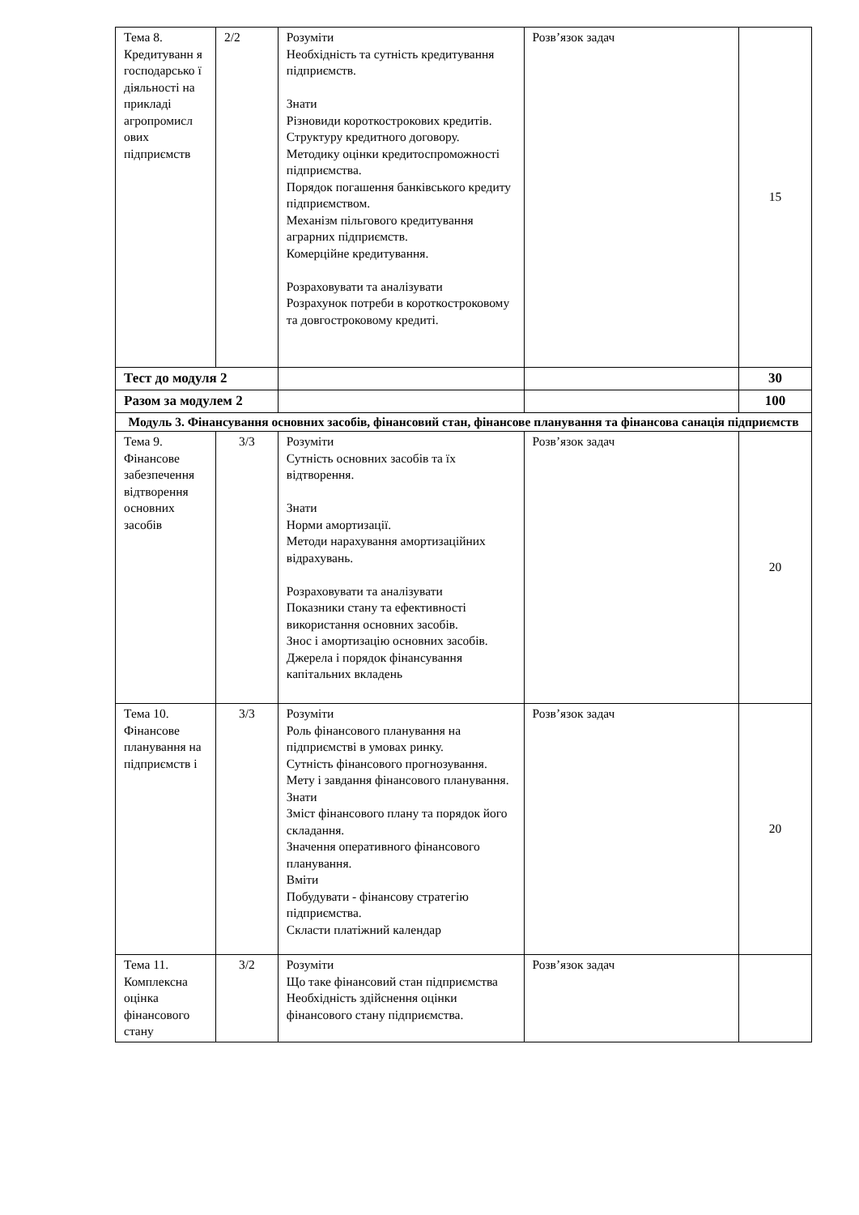| Тема 8. Кредитуванн я господарсько ї діяльності на прикладі агропромисл ових підприємств | 2/2 | Розуміти Необхідність та сутність кредитування підприємств. Знати Різновиди короткострокових кредитів. Структуру кредитного договору. Методику оцінки кредитоспроможності підприємства. Порядок погашення банківського кредиту підприємством. Механізм пільгового кредитування аграрних підприємств. Комерційне кредитування. Розраховувати та аналізувати Розрахунок потреби в короткостроковому та довгостроковому кредиті. | Розв’язок задач | 15 |
| Тест до модуля 2 | | | | 30 |
| Разом за модулем 2 | | | | 100 |
| Модуль 3. Фінансування основних засобів, фінансовий стан, фінансове планування та фінансова санація підприємств | | | | |
| Тема 9. Фінансове забезпечення відтворення основних засобів | 3/3 | Розуміти Сутність основних засобів та їх відтворення. Знати Норми амортизації. Методи нарахування амортизаційних відрахувань. Розраховувати та аналізувати Показники стану та ефективності використання основних засобів. Знос і амортизацію основних засобів. Джерела і порядок фінансування капітальних вкладень | Розв’язок задач | 20 |
| Тема 10. Фінансове планування на підприємств і | 3/3 | Розуміти Роль фінансового планування на підприємстві в умовах ринку. Сутність фінансового прогнозування. Мету і завдання фінансового планування. Знати Зміст фінансового плану та порядок його складання. Значення оперативного фінансового планування. Вміти Побудувати - фінансову стратегію підприємства. Скласти платіжний календар | Розв’язок задач | 20 |
| Тема 11. Комплексна оцінка фінансового стану | 3/2 | Розуміти Що таке фінансовий стан підприємства Необхідність здійснення оцінки фінансового стану підприємства. | Розв’язок задач | |